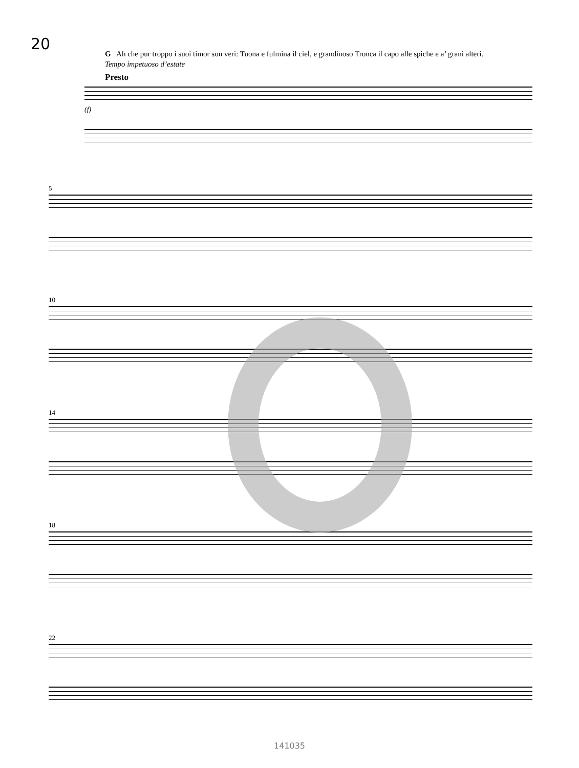20
G Ah che pur troppo i suoi timor son veri: Tuona e fulmina il ciel, e grandinoso Tronca il capo alle spiche e a’ grani alteri.
Tempo impetuoso d’estate
Presto
(f)
5
10
14
18
22
141035